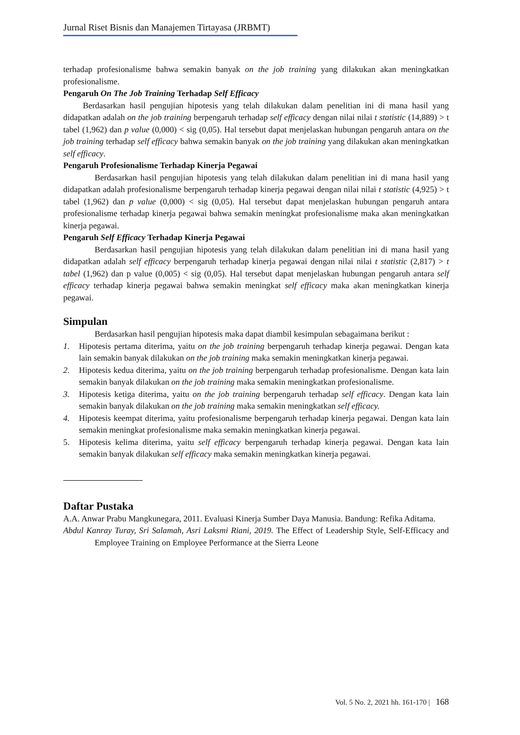Jurnal Riset Bisnis dan Manajemen Tirtayasa (JRBMT)
terhadap profesionalisme bahwa semakin banyak on the job training yang dilakukan akan meningkatkan profesionalisme.
Pengaruh On The Job Training Terhadap Self Efficacy
Berdasarkan hasil pengujian hipotesis yang telah dilakukan dalam penelitian ini di mana hasil yang didapatkan adalah on the job training berpengaruh terhadap self efficacy dengan nilai nilai t statistic (14,889) > t tabel (1,962) dan p value (0,000) < sig (0,05). Hal tersebut dapat menjelaskan hubungan pengaruh antara on the job training terhadap self efficacy bahwa semakin banyak on the job training yang dilakukan akan meningkatkan self efficacy.
Pengaruh Profesionalisme Terhadap Kinerja Pegawai
Berdasarkan hasil pengujian hipotesis yang telah dilakukan dalam penelitian ini di mana hasil yang didapatkan adalah profesionalisme berpengaruh terhadap kinerja pegawai dengan nilai nilai t statistic (4,925) > t tabel (1,962) dan p value (0,000) < sig (0,05). Hal tersebut dapat menjelaskan hubungan pengaruh antara profesionalisme terhadap kinerja pegawai bahwa semakin meningkat profesionalisme maka akan meningkatkan kinerja pegawai.
Pengaruh Self Efficacy Terhadap Kinerja Pegawai
Berdasarkan hasil pengujian hipotesis yang telah dilakukan dalam penelitian ini di mana hasil yang didapatkan adalah self efficacy berpengaruh terhadap kinerja pegawai dengan nilai nilai t statistic (2,817) > t tabel (1,962) dan p value (0,005) < sig (0,05). Hal tersebut dapat menjelaskan hubungan pengaruh antara self efficacy terhadap kinerja pegawai bahwa semakin meningkat self efficacy maka akan meningkatkan kinerja pegawai.
Simpulan
Berdasarkan hasil pengujian hipotesis maka dapat diambil kesimpulan sebagaimana berikut :
1. Hipotesis pertama diterima, yaitu on the job training berpengaruh terhadap kinerja pegawai. Dengan kata lain semakin banyak dilakukan on the job training maka semakin meningkatkan kinerja pegawai.
2. Hipotesis kedua diterima, yaitu on the job training berpengaruh terhadap profesionalisme. Dengan kata lain semakin banyak dilakukan on the job training maka semakin meningkatkan profesionalisme.
3. Hipotesis ketiga diterima, yaitu on the job training berpengaruh terhadap self efficacy. Dengan kata lain semakin banyak dilakukan on the job training maka semakin meningkatkan self efficacy.
4. Hipotesis keempat diterima, yaitu profesionalisme berpengaruh terhadap kinerja pegawai. Dengan kata lain semakin meningkat profesionalisme maka semakin meningkatkan kinerja pegawai.
5. Hipotesis kelima diterima, yaitu self efficacy berpengaruh terhadap kinerja pegawai. Dengan kata lain semakin banyak dilakukan self efficacy maka semakin meningkatkan kinerja pegawai.
Daftar Pustaka
A.A. Anwar Prabu Mangkunegara, 2011. Evaluasi Kinerja Sumber Daya Manusia. Bandung: Refika Aditama.
Abdul Kanray Turay, Sri Salamah, Asri Laksmi Riani, 2019. The Effect of Leadership Style, Self-Efficacy and Employee Training on Employee Performance at the Sierra Leone
Vol. 5 No. 2, 2021 hh. 161-170 | 168